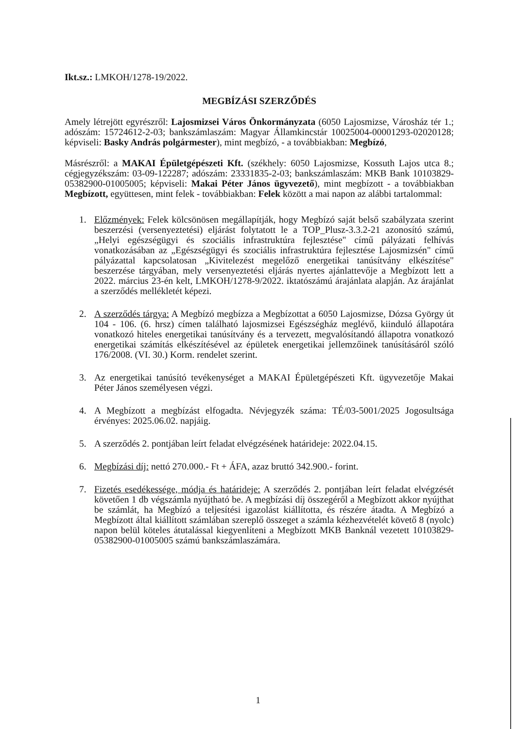Ikt.sz.: LMKOH/1278-19/2022.
MEGBÍZÁSI SZERZŐDÉS
Amely létrejött egyrészről: Lajosmizsei Város Önkormányzata (6050 Lajosmizse, Városház tér 1.; adószám: 15724612-2-03; bankszámlaszám: Magyar Államkincstár 10025004-00001293-02020128; képviseli: Basky András polgármester), mint megbízó, - a továbbiakban: Megbízó,
Másrészről: a MAKAI Épületgépészeti Kft. (székhely: 6050 Lajosmizse, Kossuth Lajos utca 8.; cégjegyzékszám: 03-09-122287; adószám: 23331835-2-03; bankszámlaszám: MKB Bank 10103829-05382900-01005005; képviseli: Makai Péter János ügyvezető), mint megbízott - a továbbiakban Megbízott, együttesen, mint felek - továbbiakban: Felek között a mai napon az alábbi tartalommal:
1. Előzmények: Felek kölcsönösen megállapítják, hogy Megbízó saját belső szabályzata szerint beszerzési (versenyeztetési) eljárást folytatott le a TOP_Plusz-3.3.2-21 azonosító számú, „Helyi egészségügyi és szociális infrastruktúra fejlesztése" című pályázati felhívás vonatkozásában az „Egészségügyi és szociális infrastruktúra fejlesztése Lajosmizsén" című pályázattal kapcsolatosan „Kivitelezést megelőző energetikai tanúsítvány elkészítése" beszerzése tárgyában, mely versenyeztetési eljárás nyertes ajánlattevője a Megbízott lett a 2022. március 23-én kelt, LMKOH/1278-9/2022. iktatószámú árajánlata alapján. Az árajánlat a szerződés mellékletét képezi.
2. A szerződés tárgya: A Megbízó megbízza a Megbízottat a 6050 Lajosmizse, Dózsa György út 104 - 106. (6. hrsz) címen található lajosmizsei Egészségház meglévő, kiinduló állapotára vonatkozó hiteles energetikai tanúsítvány és a tervezett, megvalósítandó állapotra vonatkozó energetikai számítás elkészítésével az épületek energetikai jellemzőinek tanúsításáról szóló 176/2008. (VI. 30.) Korm. rendelet szerint.
3. Az energetikai tanúsító tevékenységet a MAKAI Épületgépészeti Kft. ügyvezetője Makai Péter János személyesen végzi.
4. A Megbízott a megbízást elfogadta. Névjegyzék száma: TÉ/03-5001/2025 Jogosultsága érvényes: 2025.06.02. napjáig.
5. A szerződés 2. pontjában leírt feladat elvégzésének határideje: 2022.04.15.
6. Megbízási díj: nettó 270.000.- Ft + ÁFA, azaz bruttó 342.900.- forint.
7. Fizetés esedékessége, módja és határideje: A szerződés 2. pontjában leírt feladat elvégzését követően 1 db végszámla nyújtható be. A megbízási díj összegéről a Megbízott akkor nyújthat be számlát, ha Megbízó a teljesítési igazolást kiállította, és részére átadta. A Megbízó a Megbízott által kiállított számlában szereplő összeget a számla kézhezvételét követő 8 (nyolc) napon belül köteles átutalással kiegyenlíteni a Megbízott MKB Banknál vezetett 10103829-05382900-01005005 számú bankszámlaszámára.
1